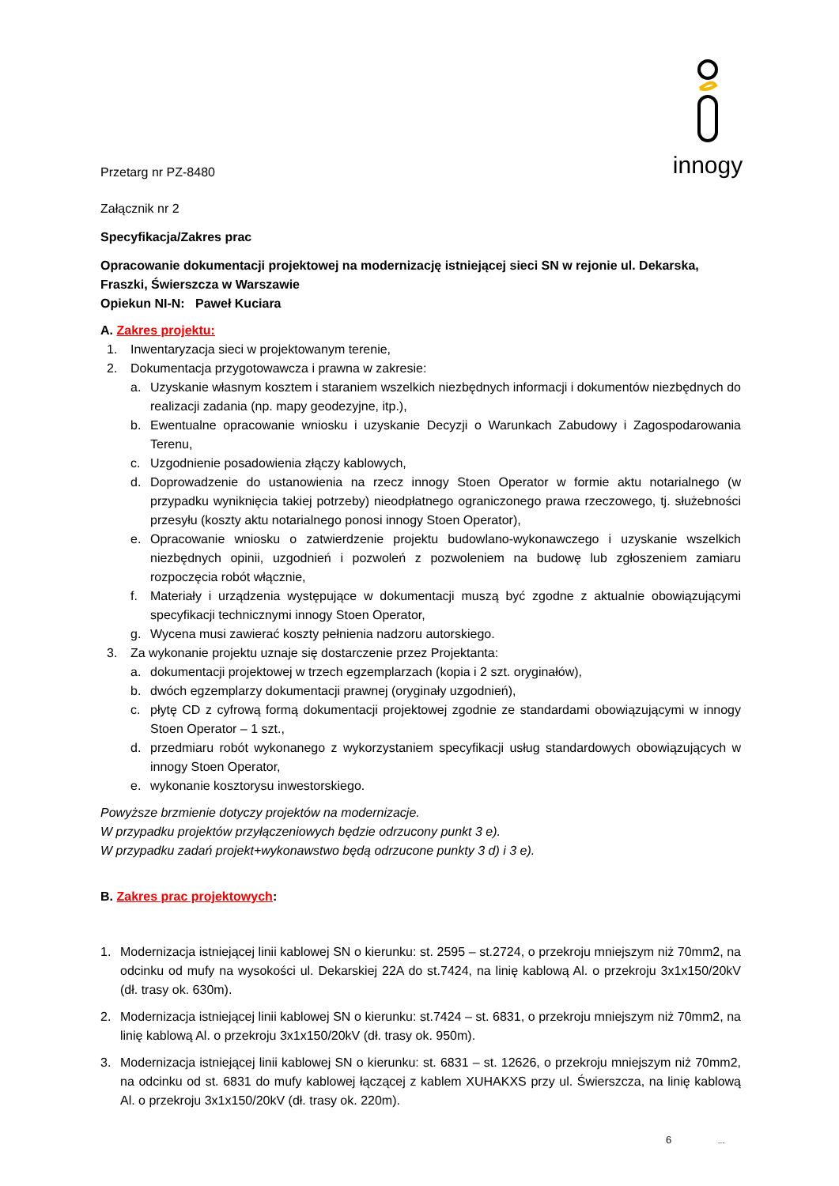innogy
Przetarg nr PZ-8480
Załącznik nr 2
Specyfikacja/Zakres prac
Opracowanie dokumentacji projektowej na modernizację istniejącej sieci SN w rejonie ul. Dekarska, Fraszki, Świerszcza w Warszawie
Opiekun NI-N: Paweł Kuciara
A. Zakres projektu:
1. Inwentaryzacja sieci w projektowanym terenie,
2. Dokumentacja przygotowawcza i prawna w zakresie:
a. Uzyskanie własnym kosztem i staraniem wszelkich niezbędnych informacji i dokumentów niezbędnych do realizacji zadania (np. mapy geodezyjne, itp.),
b. Ewentualne opracowanie wniosku i uzyskanie Decyzji o Warunkach Zabudowy i Zagospodarowania Terenu,
c. Uzgodnienie posadowienia złączy kablowych,
d. Doprowadzenie do ustanowienia na rzecz innogy Stoen Operator w formie aktu notarialnego (w przypadku wyniknięcia takiej potrzeby) nieodpłatnego ograniczonego prawa rzeczowego, tj. służebności przesyłu (koszty aktu notarialnego ponosi innogy Stoen Operator),
e. Opracowanie wniosku o zatwierdzenie projektu budowlano-wykonawczego i uzyskanie wszelkich niezbędnych opinii, uzgodnień i pozwoleń z pozwoleniem na budowę lub zgłoszeniem zamiaru rozpoczęcia robót włącznie,
f. Materiały i urządzenia występujące w dokumentacji muszą być zgodne z aktualnie obowiązującymi specyfikacji technicznymi innogy Stoen Operator,
g. Wycena musi zawierać koszty pełnienia nadzoru autorskiego.
3. Za wykonanie projektu uznaje się dostarczenie przez Projektanta:
a. dokumentacji projektowej w trzech egzemplarzach (kopia i 2 szt. oryginałów),
b. dwóch egzemplarzy dokumentacji prawnej (oryginały uzgodnień),
c. płytę CD z cyfrową formą dokumentacji projektowej zgodnie ze standardami obowiązującymi w innogy Stoen Operator – 1 szt.,
d. przedmiaru robót wykonanego z wykorzystaniem specyfikacji usług standardowych obowiązujących w innogy Stoen Operator,
e. wykonanie kosztorysu inwestorskiego.
Powyższe brzmienie dotyczy projektów na modernizacje.
W przypadku projektów przyłączeniowych będzie odrzucony punkt 3 e).
W przypadku zadań projekt+wykonawstwo będą odrzucone punkty 3 d) i 3 e).
B. Zakres prac projektowych:
1. Modernizacja istniejącej linii kablowej SN o kierunku: st. 2595 – st.2724, o przekroju mniejszym niż 70mm2, na odcinku od mufy na wysokości ul. Dekarskiej 22A do st.7424, na linię kablową Al. o przekroju 3x1x150/20kV (dł. trasy ok. 630m).
2. Modernizacja istniejącej linii kablowej SN o kierunku: st.7424 – st. 6831, o przekroju mniejszym niż 70mm2, na linię kablową Al. o przekroju 3x1x150/20kV (dł. trasy ok. 950m).
3. Modernizacja istniejącej linii kablowej SN o kierunku: st. 6831 – st. 12626, o przekroju mniejszym niż 70mm2, na odcinku od st. 6831 do mufy kablowej łączącej z kablem XUHAKXS przy ul. Świerszcza, na linię kablową Al. o przekroju 3x1x150/20kV (dł. trasy ok. 220m).
6 ...